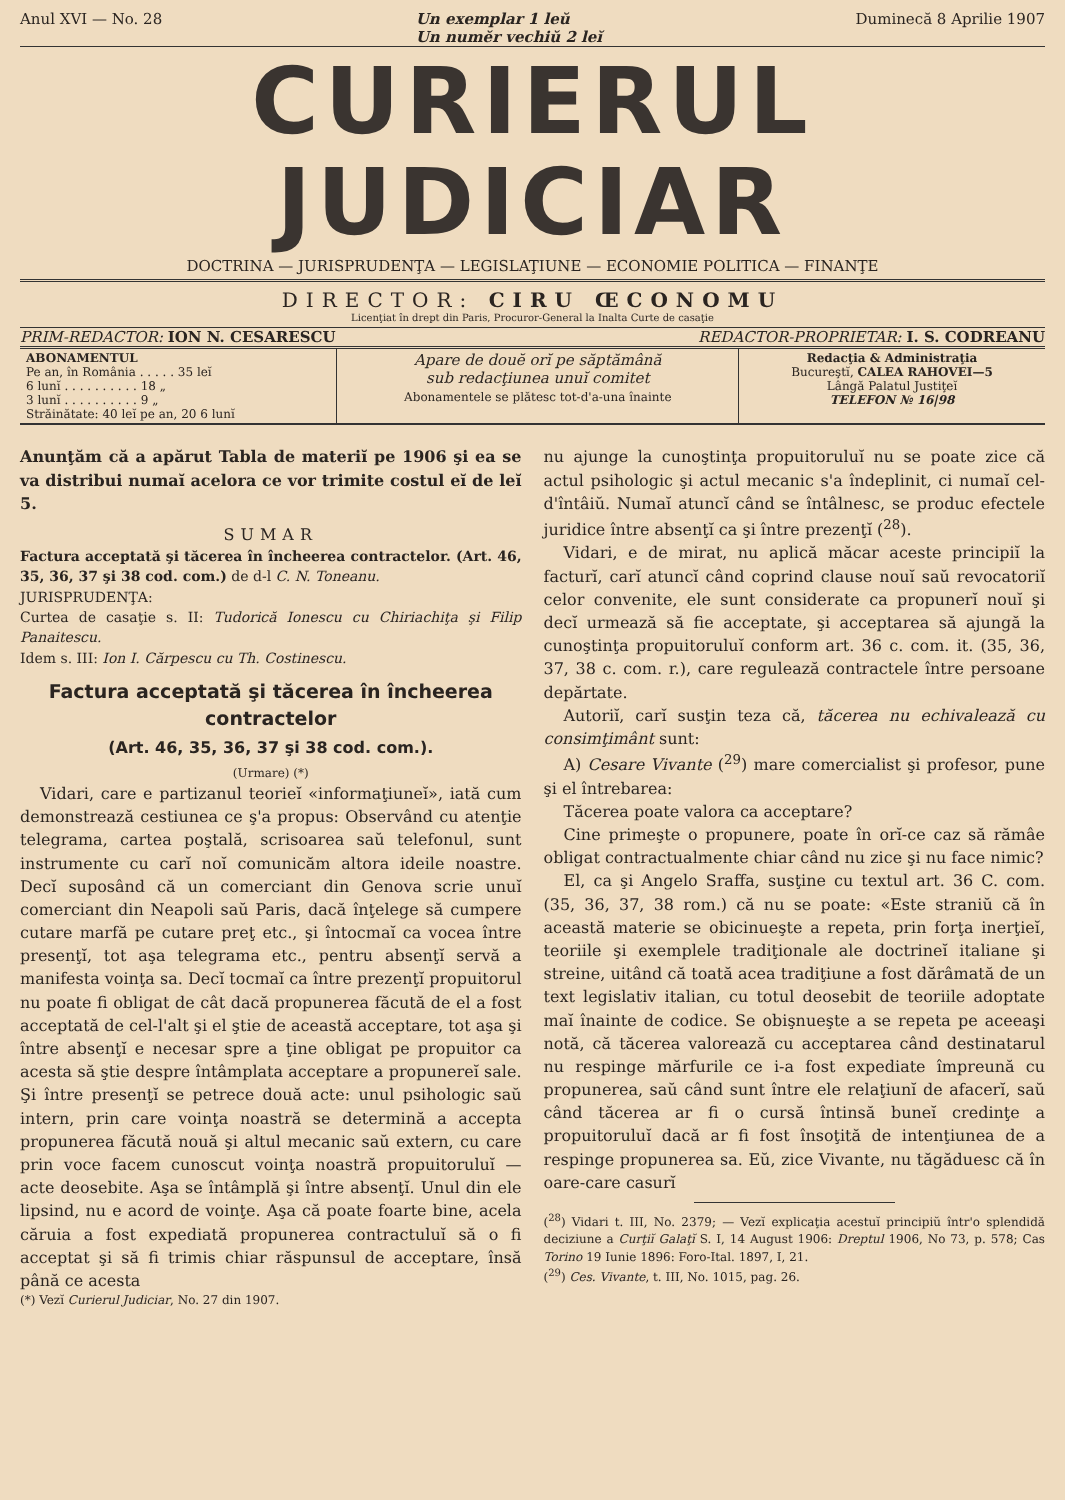Anul XVI — No. 28 Un exemplar 1 leŭ
Un numĕr vechiŭ 2 leĭ Duminecă 8 Aprilie 1907
CURIERUL JUDICIAR
DOCTRINA — JURISPRUDENŢA — LEGISLAŢIUNE — ECONOMIE POLITICA — FINANŢE
DIRECTOR: CIRU ŒCONOMU
Licenţiat în drept din Paris, Procuror-General la Inalta Curte de casaţie
PRIM-REDACTOR: ION N. CESARESCU REDACTOR-PROPRIETAR: I. S. CODREANU
| ABONAMENTUL Pe an, în România . . . . . 35 leĭ 6 lunĭ . . . . . . . . . . 18 „ 3 lunĭ . . . . . . . . . . 9 „ Străinătate: 40 leĭ pe an, 20 6 lunĭ | Apare de douĕ orĭ pe săptămână sub redacţiunea unuĭ comitet Abonamentele se plătesc tot-d'a-una înainte | Redacţia & Administraţia Bucureştĭ, CALEA RAHOVEI—5 Lângă Palatul Justiţeĭ TELEFON № 16/98 |
Anunţăm că a apărut Tabla de materiĭ pe 1906 şi ea se va distribui numaĭ acelora ce vor trimite costul eĭ de leĭ 5.
SUMAR
Factura acceptată şi tăcerea în încheerea contractelor. (Art. 46, 35, 36, 37 şi 38 cod. com.) de d-l C. N. Toneanu.
JURISPRUDENŢA:
Curtea de casaţie s. II: Tudorică Ionescu cu Chiriachiţa şi Filip Panaitescu.
Idem s. III: Ion I. Cărpescu cu Th. Costinescu.
Factura acceptată şi tăcerea în încheerea contractelor
(Art. 46, 35, 36, 37 şi 38 cod. com.).
(Urmare) (*)
Vidari, care e partizanul teorieĭ «informaţiuneĭ», iată cum demonstrează cestiunea ce ş'a propus: Observând cu atenţie telegrama, cartea poştală, scrisoarea saŭ telefonul, sunt instrumente cu carĭ noĭ comunicăm altora ideile noastre. Decĭ suposând că un comerciant din Genova scrie unuĭ comerciant din Neapoli saŭ Paris, dacă înţelege să cumpere cutare marfă pe cutare preţ etc., şi întocmaĭ ca vocea între presenţĭ, tot aşa telegrama etc., pentru absenţĭ servă a manifesta voinţa sa. Decĭ tocmaĭ ca între prezenţĭ propuitorul nu poate fi obligat de cât dacă propunerea făcută de el a fost acceptată de cel-l'alt şi el ştie de această acceptare, tot aşa şi între absenţĭ e necesar spre a ţine obligat pe propuitor ca acesta să ştie despre întâmplata acceptare a propunereĭ sale. Şi între presenţĭ se petrece două acte: unul psihologic saŭ intern, prin care voinţa noastră se determină a accepta propunerea făcută nouă şi altul mecanic saŭ extern, cu care prin voce facem cunoscut voinţa noastră propuitoruluĭ — acte deosebite. Aşa se întâmplă şi între absenţĭ. Unul din ele lipsind, nu e acord de voinţe. Aşa că poate foarte bine, acela căruia a fost expediată propunerea contractuluĭ să o fi acceptat şi să fi trimis chiar răspunsul de acceptare, însă până ce acesta
(*) Vezĭ Curierul Judiciar, No. 27 din 1907.
nu ajunge la cunoştinţa propuitoruluĭ nu se poate zice că actul psihologic şi actul mecanic s'a îndeplinit, ci numaĭ cel-d'întâiŭ. Numaĭ atuncĭ când se întâlnesc, se produc efectele juridice între absenţĭ ca şi între prezenţĭ (<sup>28</sup>).
Vidari, e de mirat, nu aplică măcar aceste principiĭ la facturĭ, carĭ atuncĭ când coprind clause nouĭ saŭ revocatoriĭ celor convenite, ele sunt considerate ca propunerĭ nouĭ şi decĭ urmează să fie acceptate, şi acceptarea să ajungă la cunoştinţa propuitoruluĭ conform art. 36 c. com. it. (35, 36, 37, 38 c. com. r.), care regulează contractele între persoane depărtate.
Autoriĭ, carĭ susţin teza că, tăcerea nu echivalează cu consimţimânt sunt:
A) Cesare Vivante (<sup>29</sup>) mare comercialist şi profesor, pune şi el întrebarea:
Tăcerea poate valora ca acceptare?
Cine primeşte o propunere, poate în orĭ-ce caz să rămâe obligat contractualmente chiar când nu zice şi nu face nimic?
El, ca şi Angelo Sraffa, susţine cu textul art. 36 C. com. (35, 36, 37, 38 rom.) că nu se poate: «Este straniŭ că în această materie se obicinueşte a repeta, prin forţa inerţieĭ, teoriile şi exemplele tradiţionale ale doctrineĭ italiane şi streine, uitând că toată acea tradiţiune a fost dărâmată de un text legislativ italian, cu totul deosebit de teoriile adoptate maĭ înainte de codice. Se obişnueşte a se repeta pe aceeaşi notă, că tăcerea valorează cu acceptarea când destinatarul nu respinge mărfurile ce i-a fost expediate împreună cu propunerea, saŭ când sunt între ele relaţiunĭ de afacerĭ, saŭ când tăcerea ar fi o cursă întinsă buneĭ credinţe a propuitoruluĭ dacă ar fi fost însoţită de intenţiunea de a respinge propunerea sa. Eŭ, zice Vivante, nu tăgăduesc că în oare-care casurĭ
(<sup>28</sup>) Vidari t. III, No. 2379; — Vezĭ explicaţia acestuĭ principiŭ într'o splendidă deciziune a Curţiĭ Galaţĭ S. I, 14 August 1906: Dreptul 1906, No 73, p. 578; Cas Torino 19 Iunie 1896: Foro-Ital. 1897, I, 21.
(<sup>29</sup>) Ces. Vivante, t. III, No. 1015, pag. 26.